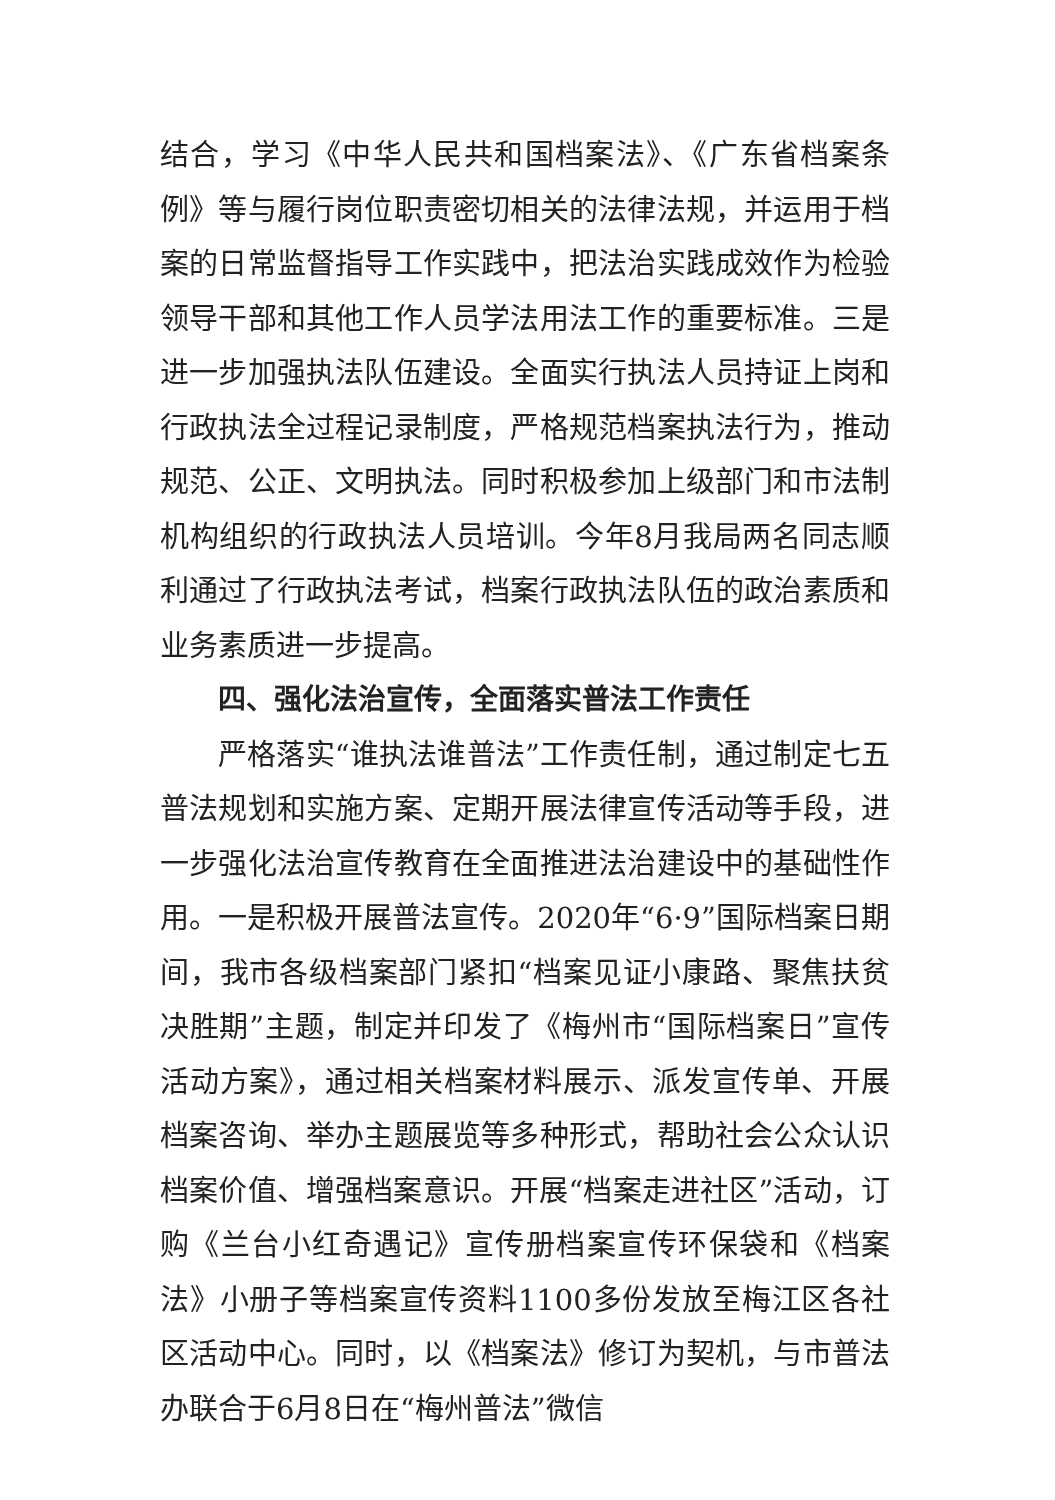结合，学习《中华人民共和国档案法》、《广东省档案条例》等与履行岗位职责密切相关的法律法规，并运用于档案的日常监督指导工作实践中，把法治实践成效作为检验领导干部和其他工作人员学法用法工作的重要标准。三是进一步加强执法队伍建设。全面实行执法人员持证上岗和行政执法全过程记录制度，严格规范档案执法行为，推动规范、公正、文明执法。同时积极参加上级部门和市法制机构组织的行政执法人员培训。今年8月我局两名同志顺利通过了行政执法考试，档案行政执法队伍的政治素质和业务素质进一步提高。
四、强化法治宣传，全面落实普法工作责任
严格落实“谁执法谁普法”工作责任制，通过制定七五普法规划和实施方案、定期开展法律宣传活动等手段，进一步强化法治宣传教育在全面推进法治建设中的基础性作用。一是积极开展普法宣传。2020年“6·9”国际档案日期间，我市各级档案部门紧扣“档案见证小康路、聚焦扶贫决胜期”主题，制定并印发了《梅州市“国际档案日”宣传活动方案》，通过相关档案材料展示、派发宣传单、开展档案咨询、举办主题展览等多种形式，帮助社会公众认识档案价值、增强档案意识。开展“档案走进社区”活动，订购《兰台小红奇遇记》宣传册档案宣传环保袋和《档案法》小册子等档案宣传资料1100多份发放至梅江区各社区活动中心。同时，以《档案法》修订为契机，与市普法办联合于6月8日在“梅州普法”微信